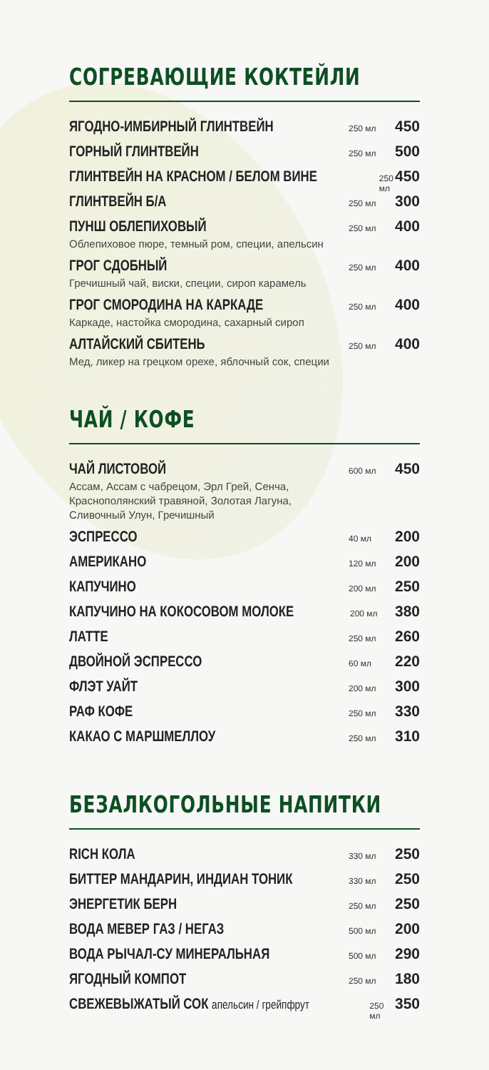СОГРЕВАЮЩИЕ КОКТЕЙЛИ
ЯГОДНО-ИМБИРНЫЙ ГЛИНТВЕЙН 250 мл 450
ГОРНЫЙ ГЛИНТВЕЙН 250 мл 500
ГЛИНТВЕЙН НА КРАСНОМ / БЕЛОМ ВИНЕ 250 мл 450
ГЛИНТВЕЙН Б/А 250 мл 300
ПУНШ ОБЛЕПИХОВЫЙ 250 мл 400
Облепиховое пюре, темный ром, специи, апельсин
ГРОГ СДОБНЫЙ 250 мл 400
Гречишный чай, виски, специи, сироп карамель
ГРОГ СМОРОДИНА НА КАРКАДЕ 250 мл 400
Каркаде, настойка смородина, сахарный сироп
АЛТАЙСКИЙ СБИТЕНЬ 250 мл 400
Мед, ликер на грецком орехе, яблочный сок, специи
ЧАЙ / КОФЕ
ЧАЙ ЛИСТОВОЙ 600 мл 450
Ассам, Ассам с чабрецом, Эрл Грей, Сенча,
Краснополянский травяной, Золотая Лагуна,
Сливочный Улун, Гречишный
ЭСПРЕССО 40 мл 200
АМЕРИКАНО 120 мл 200
КАПУЧИНО 200 мл 250
КАПУЧИНО НА КОКОСОВОМ МОЛОКЕ 200 мл 380
ЛАТТЕ 250 мл 260
ДВОЙНОЙ ЭСПРЕССО 60 мл 220
ФЛЭТ УАЙТ 200 мл 300
РАФ КОФЕ 250 мл 330
КАКАО С МАРШМЕЛЛОУ 250 мл 310
БЕЗАЛКОГОЛЬНЫЕ НАПИТКИ
RICH КОЛА 330 мл 250
БИТТЕР МАНДАРИН, ИНДИАН ТОНИК 330 мл 250
ЭНЕРГЕТИК БЕРН 250 мл 250
ВОДА МЕВЕР ГАЗ / НЕГАЗ 500 мл 200
ВОДА РЫЧАЛ-СУ МИНЕРАЛЬНАЯ 500 мл 290
ЯГОДНЫЙ КОМПОТ 250 мл 180
СВЕЖЕВЫЖАТЫЙ СОК апельсин / грейпфрут 250 мл 350